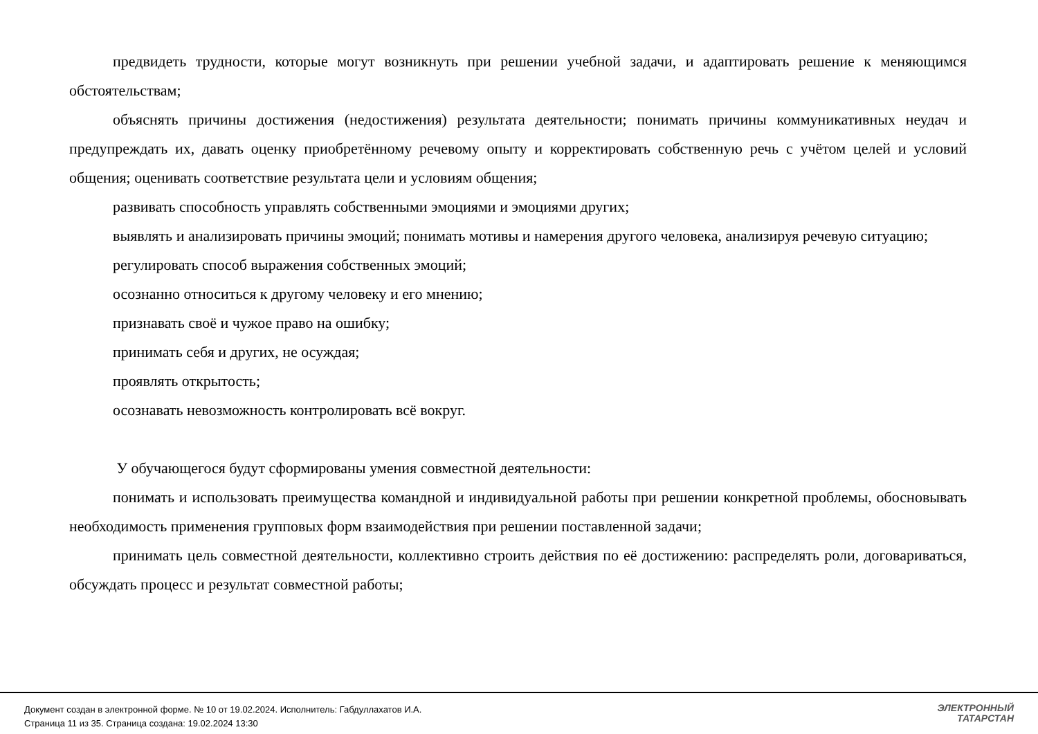предвидеть трудности, которые могут возникнуть при решении учебной задачи, и адаптировать решение к меняющимся обстоятельствам;
объяснять причины достижения (недостижения) результата деятельности; понимать причины коммуникативных неудач и предупреждать их, давать оценку приобретённому речевому опыту и корректировать собственную речь с учётом целей и условий общения; оценивать соответствие результата цели и условиям общения;
развивать способность управлять собственными эмоциями и эмоциями других;
выявлять и анализировать причины эмоций; понимать мотивы и намерения другого человека, анализируя речевую ситуацию;
регулировать способ выражения собственных эмоций;
осознанно относиться к другому человеку и его мнению;
признавать своё и чужое право на ошибку;
принимать себя и других, не осуждая;
проявлять открытость;
осознавать невозможность контролировать всё вокруг.
У обучающегося будут сформированы умения совместной деятельности:
понимать и использовать преимущества командной и индивидуальной работы при решении конкретной проблемы, обосновывать необходимость применения групповых форм взаимодействия при решении поставленной задачи;
принимать цель совместной деятельности, коллективно строить действия по её достижению: распределять роли, договариваться, обсуждать процесс и результат совместной работы;
Документ создан в электронной форме. № 10 от 19.02.2024. Исполнитель: Габдуллахатов И.А.
Страница 11 из 35. Страница создана: 19.02.2024 13:30
ЭЛЕКТРОННЫЙ
ТАТАРСТАН